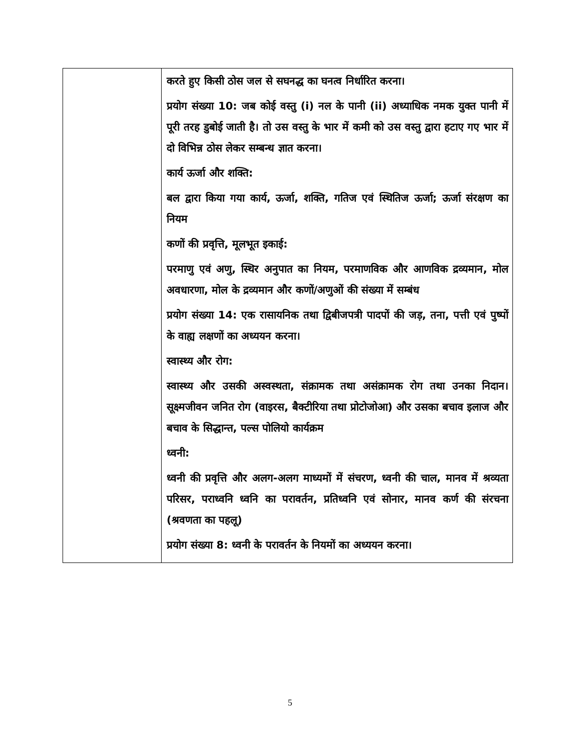| | करते हुए किसी ठोस जल से सघनद्ध का घनत्व निर्धारित करना। प्रयोग संख्या 10: जब कोई वस्तु (i) नल के पानी (ii) अध्याधिक नमक युक्त पानी में पूरी तरह डुबोई जाती है। तो उस वस्तु के भार में कमी को उस वस्तु द्वारा हटाए गए भार में दो विभिन्न ठोस लेकर सम्बन्ध ज्ञात करना। कार्य ऊर्जा और शक्ति: बल द्वारा किया गया कार्य, ऊर्जा, शक्ति, गतिज एवं स्थितिज ऊर्जा; ऊर्जा संरक्षण का नियम कणों की प्रवृत्ति, मूलभूत इकाई: परमाणु एवं अणु, स्थिर अनुपात का नियम, परमाणविक और आणविक द्रव्यमान, मोल अवधारणा, मोल के द्रव्यमान और कणों/अणुओं की संख्या में सम्बंध प्रयोग संख्या 14: एक रासायनिक तथा द्विबीजपत्री पादपों की जड़, तना, पत्ती एवं पुष्पों के वाह्य लक्षणों का अध्ययन करना। स्वास्थ्य और रोग: स्वास्थ्य और उसकी अस्वस्थता, संक्रामक तथा असंक्रामक रोग तथा उनका निदान। सूक्ष्मजीवन जनित रोग (वाइरस, बैक्टीरिया तथा प्रोटोजोआ) और उसका बचाव इलाज और बचाव के सिद्धान्त, पल्स पोलियो कार्यक्रम ध्वनी: ध्वनी की प्रवृत्ति और अलग-अलग माध्यमों में संचरण, ध्वनी की चाल, मानव में श्रव्यता परिसर, पराध्वनि ध्वनि का परावर्तन, प्रतिध्वनि एवं सोनार, मानव कर्ण की संरचना (श्रवणता का पहलू) प्रयोग संख्या 8: ध्वनी के परावर्तन के नियमों का अध्ययन करना। |
5